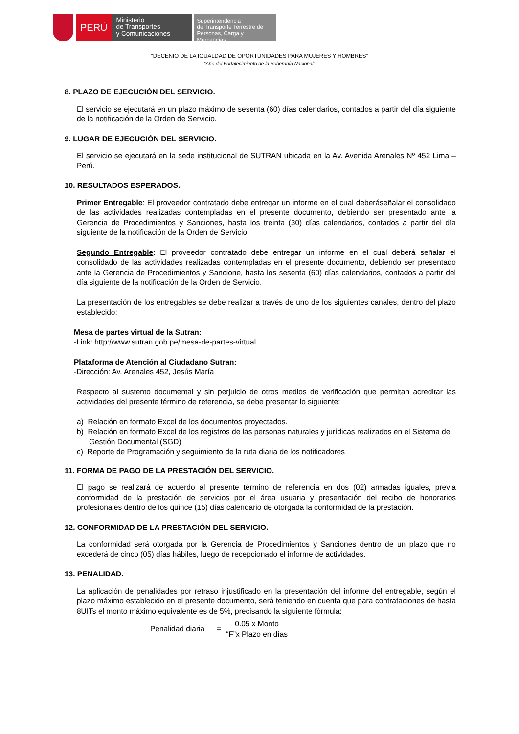PERÚ
Ministerio
de Transportes
y Comunicaciones
Superintendencia
de Transporte Terrestre de
Personas, Carga y Mercancías
“DECENIO DE LA IGUALDAD DE OPORTUNIDADES PARA MUJERES Y HOMBRES”
“Año del Fortalecimiento de la Soberanía Nacional”
8. PLAZO DE EJECUCIÓN DEL SERVICIO.
El servicio se ejecutará en un plazo máximo de sesenta (60) días calendarios, contados a partir del día siguiente de la notificación de la Orden de Servicio.
9. LUGAR DE EJECUCIÓN DEL SERVICIO.
El servicio se ejecutará en la sede institucional de SUTRAN ubicada en la Av. Avenida Arenales Nº 452 Lima – Perú.
10. RESULTADOS ESPERADOS.
Primer Entregable: El proveedor contratado debe entregar un informe en el cual deberáseñalar el consolidado de las actividades realizadas contempladas en el presente documento, debiendo ser presentado ante la Gerencia de Procedimientos y Sanciones, hasta los treinta (30) días calendarios, contados a partir del día siguiente de la notificación de la Orden de Servicio.
Segundo Entregable: El proveedor contratado debe entregar un informe en el cual deberá señalar el consolidado de las actividades realizadas contempladas en el presente documento, debiendo ser presentado ante la Gerencia de Procedimientos y Sancione, hasta los sesenta (60) días calendarios, contados a partir del día siguiente de la notificación de la Orden de Servicio.
La presentación de los entregables se debe realizar a través de uno de los siguientes canales, dentro del plazo establecido:
Mesa de partes virtual de la Sutran:
-Link: http://www.sutran.gob.pe/mesa-de-partes-virtual
Plataforma de Atención al Ciudadano Sutran:
-Dirección: Av. Arenales 452, Jesús María
Respecto al sustento documental y sin perjuicio de otros medios de verificación que permitan acreditar las actividades del presente término de referencia, se debe presentar lo siguiente:
a) Relación en formato Excel de los documentos proyectados.
b) Relación en formato Excel de los registros de las personas naturales y jurídicas realizados en el Sistema de Gestión Documental (SGD)
c) Reporte de Programación y seguimiento de la ruta diaria de los notificadores
11. FORMA DE PAGO DE LA PRESTACIÓN DEL SERVICIO.
El pago se realizará de acuerdo al presente término de referencia en dos (02) armadas iguales, previa conformidad de la prestación de servicios por el área usuaria y presentación del recibo de honorarios profesionales dentro de los quince (15) días calendario de otorgada la conformidad de la prestación.
12. CONFORMIDAD DE LA PRESTACIÓN DEL SERVICIO.
La conformidad será otorgada por la Gerencia de Procedimientos y Sanciones dentro de un plazo que no excederá de cinco (05) días hábiles, luego de recepcionado el informe de actividades.
13. PENALIDAD.
La aplicación de penalidades por retraso injustificado en la presentación del informe del entregable, según el plazo máximo establecido en el presente documento, será teniendo en cuenta que para contrataciones de hasta 8UITs el monto máximo equivalente es de 5%, precisando la siguiente fórmula:
Penalidad diaria =
0.05 x Monto
“F”x Plazo en días